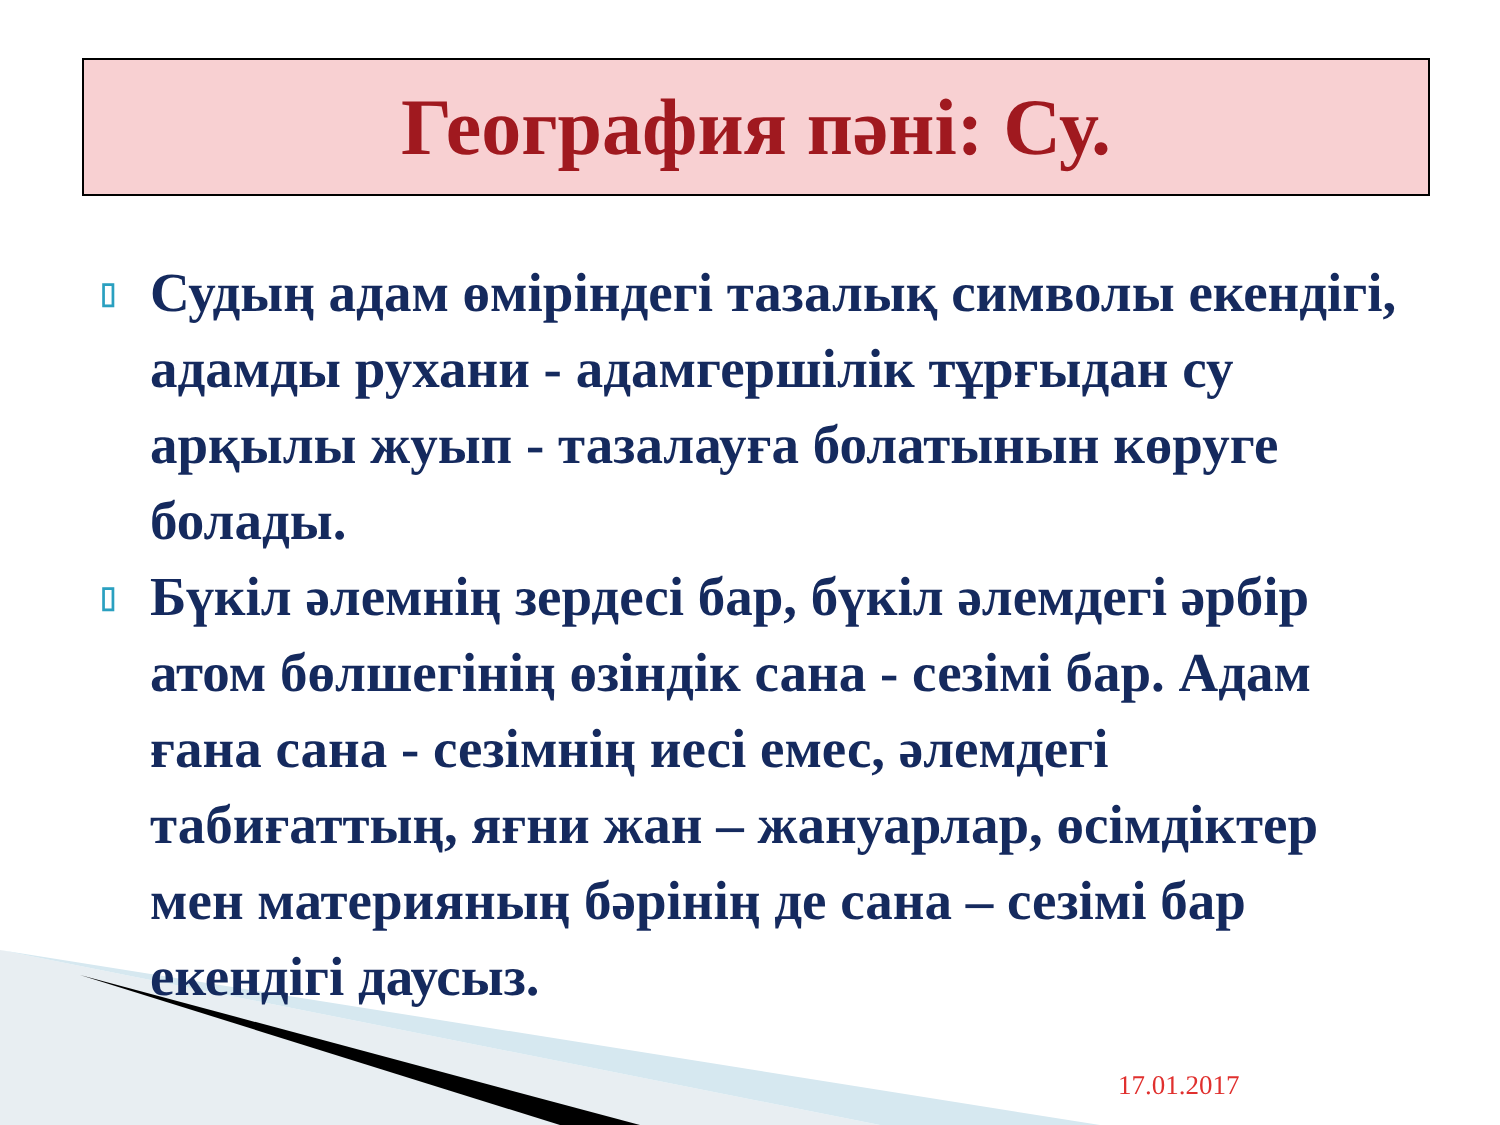География пәні: Су.
▯ Судың адам өміріндегі тазалық символы екендігі, адамды рухани - адамгершілік тұрғыдан су арқылы жуып - тазалауға болатынын көруге болады.
▯ Бүкіл әлемнің зердесі бар, бүкіл әлемдегі әрбір атом бөлшегінің өзіндік сана - сезімі бар. Адам ғана сана - сезімнің иесі емес, әлемдегі табиғаттың, яғни жан – жануарлар, өсімдіктер мен материяның бәрінің де сана – сезімі бар екендігі даусыз.
17.01.2017